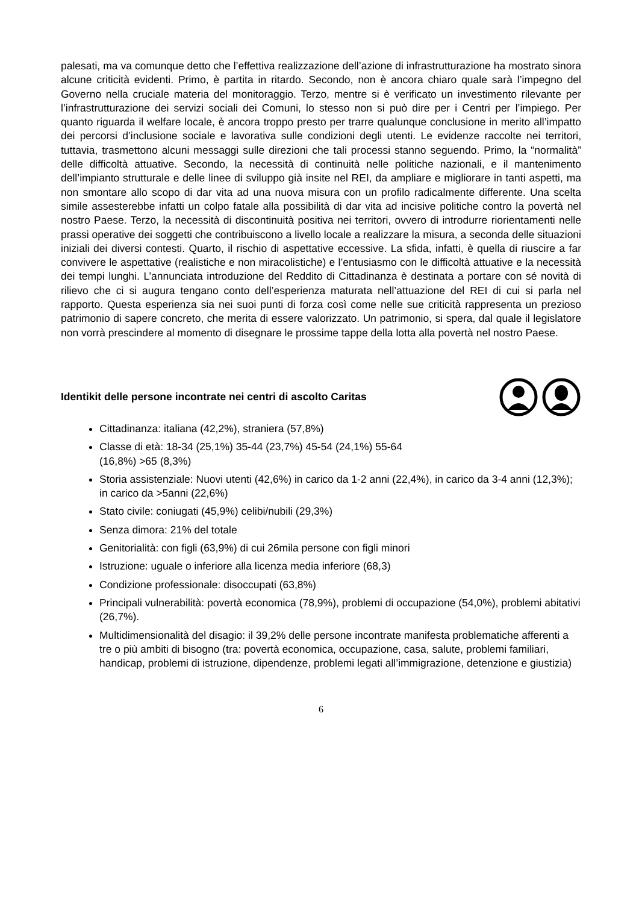palesati, ma va comunque detto che l’effettiva realizzazione dell’azione di infrastrutturazione ha mostrato sinora alcune criticità evidenti. Primo, è partita in ritardo. Secondo, non è ancora chiaro quale sarà l’impegno del Governo nella cruciale materia del monitoraggio. Terzo, mentre si è verificato un investimento rilevante per l’infrastrutturazione dei servizi sociali dei Comuni, lo stesso non si può dire per i Centri per l’impiego. Per quanto riguarda il welfare locale, è ancora troppo presto per trarre qualunque conclusione in merito all’impatto dei percorsi d’inclusione sociale e lavorativa sulle condizioni degli utenti. Le evidenze raccolte nei territori, tuttavia, trasmettono alcuni messaggi sulle direzioni che tali processi stanno seguendo. Primo, la “normalità” delle difficoltà attuative. Secondo, la necessità di continuità nelle politiche nazionali, e il mantenimento dell’impianto strutturale e delle linee di sviluppo già insite nel REI, da ampliare e migliorare in tanti aspetti, ma non smontare allo scopo di dar vita ad una nuova misura con un profilo radicalmente differente. Una scelta simile assesterebbe infatti un colpo fatale alla possibilità di dar vita ad incisive politiche contro la povertà nel nostro Paese. Terzo, la necessità di discontinuità positiva nei territori, ovvero di introdurre riorientamenti nelle prassi operative dei soggetti che contribuiscono a livello locale a realizzare la misura, a seconda delle situazioni iniziali dei diversi contesti. Quarto, il rischio di aspettative eccessive. La sfida, infatti, è quella di riuscire a far convivere le aspettative (realistiche e non miracolistiche) e l’entusiasmo con le difficoltà attuative e la necessità dei tempi lunghi. L’annunciata introduzione del Reddito di Cittadinanza è destinata a portare con sé novità di rilievo che ci si augura tengano conto dell’esperienza maturata nell’attuazione del REI di cui si parla nel rapporto. Questa esperienza sia nei suoi punti di forza così come nelle sue criticità rappresenta un prezioso patrimonio di sapere concreto, che merita di essere valorizzato. Un patrimonio, si spera, dal quale il legislatore non vorrà prescindere al momento di disegnare le prossime tappe della lotta alla povertà nel nostro Paese.
Identikit delle persone incontrate nei centri di ascolto Caritas
Cittadinanza: italiana (42,2%), straniera (57,8%)
Classe di età: 18-34 (25,1%) 35-44 (23,7%) 45-54 (24,1%) 55-64
(16,8%) >65 (8,3%)
Storia assistenziale: Nuovi utenti (42,6%) in carico da 1-2 anni (22,4%), in carico da 3-4 anni (12,3%); in carico da >5anni (22,6%)
Stato civile: coniugati (45,9%) celibi/nubili (29,3%)
Senza dimora: 21% del totale
Genitorialità: con figli (63,9%) di cui 26mila persone con figli minori
Istruzione: uguale o inferiore alla licenza media inferiore (68,3)
Condizione professionale: disoccupati (63,8%)
Principali vulnerabilità: povertà economica (78,9%), problemi di occupazione (54,0%), problemi abitativi (26,7%).
Multidimensionalità del disagio: il 39,2% delle persone incontrate manifesta problematiche afferenti a tre o più ambiti di bisogno (tra: povertà economica, occupazione, casa, salute, problemi familiari, handicap, problemi di istruzione, dipendenze, problemi legati all’immigrazione, detenzione e giustizia)
6